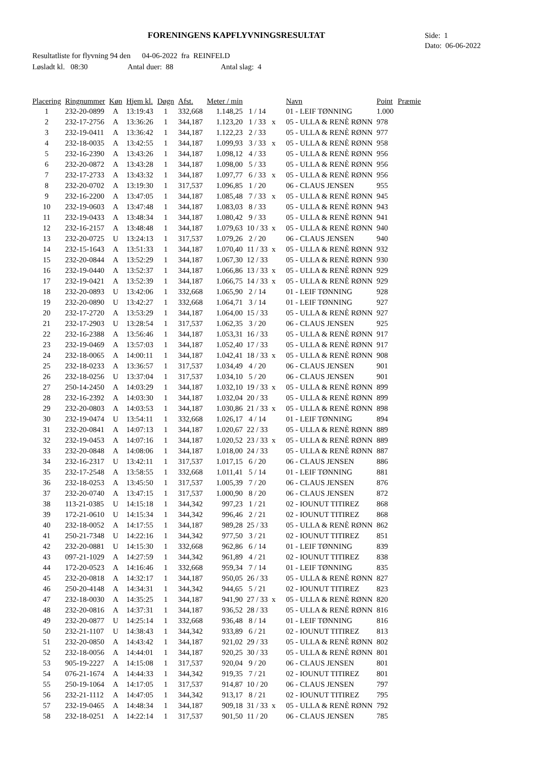FORENINGENS KAPFLYVNINGSRESULTAT
Side: 1
Dato: 06-06-2022
Resultatliste for flyvning 94 den 04-06-2022 fra REINFELD
Løsladt kl. 08:30 Antal duer: 88 Antal slag: 4
| Placering | Ringnummer | Køn | Hjem kl. | Døgn | Afst. | Meter / min | | | Navn | Point | Præmie |
| --- | --- | --- | --- | --- | --- | --- | --- | --- | --- | --- | --- |
| 1 | 232-20-0899 | A | 13:19:43 | 1 | 332,668 | 1.148,25 | 1 / 14 | | 01 - LEIF TØNNING | 1.000 | |
| 2 | 232-17-2756 | A | 13:36:26 | 1 | 344,187 | 1.123,20 | 1 / 33 | x | 05 - ULLA & RENÈ RØNN | 978 | |
| 3 | 232-19-0411 | A | 13:36:42 | 1 | 344,187 | 1.122,23 | 2 / 33 | | 05 - ULLA & RENÈ RØNN | 977 | |
| 4 | 232-18-0035 | A | 13:42:55 | 1 | 344,187 | 1.099,93 | 3 / 33 | x | 05 - ULLA & RENÈ RØNN | 958 | |
| 5 | 232-16-2390 | A | 13:43:26 | 1 | 344,187 | 1.098,12 | 4 / 33 | | 05 - ULLA & RENÈ RØNN | 956 | |
| 6 | 232-20-0872 | A | 13:43:28 | 1 | 344,187 | 1.098,00 | 5 / 33 | | 05 - ULLA & RENÈ RØNN | 956 | |
| 7 | 232-17-2733 | A | 13:43:32 | 1 | 344,187 | 1.097,77 | 6 / 33 | x | 05 - ULLA & RENÈ RØNN | 956 | |
| 8 | 232-20-0702 | A | 13:19:30 | 1 | 317,537 | 1.096,85 | 1 / 20 | | 06 - CLAUS JENSEN | 955 | |
| 9 | 232-16-2200 | A | 13:47:05 | 1 | 344,187 | 1.085,48 | 7 / 33 | x | 05 - ULLA & RENÈ RØNN | 945 | |
| 10 | 232-19-0603 | A | 13:47:48 | 1 | 344,187 | 1.083,03 | 8 / 33 | | 05 - ULLA & RENÈ RØNN | 943 | |
| 11 | 232-19-0433 | A | 13:48:34 | 1 | 344,187 | 1.080,42 | 9 / 33 | | 05 - ULLA & RENÈ RØNN | 941 | |
| 12 | 232-16-2157 | A | 13:48:48 | 1 | 344,187 | 1.079,63 | 10 / 33 | x | 05 - ULLA & RENÈ RØNN | 940 | |
| 13 | 232-20-0725 | U | 13:24:13 | 1 | 317,537 | 1.079,26 | 2 / 20 | | 06 - CLAUS JENSEN | 940 | |
| 14 | 232-15-1643 | A | 13:51:33 | 1 | 344,187 | 1.070,40 | 11 / 33 | x | 05 - ULLA & RENÈ RØNN | 932 | |
| 15 | 232-20-0844 | A | 13:52:29 | 1 | 344,187 | 1.067,30 | 12 / 33 | | 05 - ULLA & RENÈ RØNN | 930 | |
| 16 | 232-19-0440 | A | 13:52:37 | 1 | 344,187 | 1.066,86 | 13 / 33 | x | 05 - ULLA & RENÈ RØNN | 929 | |
| 17 | 232-19-0421 | A | 13:52:39 | 1 | 344,187 | 1.066,75 | 14 / 33 | x | 05 - ULLA & RENÈ RØNN | 929 | |
| 18 | 232-20-0893 | U | 13:42:06 | 1 | 332,668 | 1.065,90 | 2 / 14 | | 01 - LEIF TØNNING | 928 | |
| 19 | 232-20-0890 | U | 13:42:27 | 1 | 332,668 | 1.064,71 | 3 / 14 | | 01 - LEIF TØNNING | 927 | |
| 20 | 232-17-2720 | A | 13:53:29 | 1 | 344,187 | 1.064,00 | 15 / 33 | | 05 - ULLA & RENÈ RØNN | 927 | |
| 21 | 232-17-2903 | U | 13:28:54 | 1 | 317,537 | 1.062,35 | 3 / 20 | | 06 - CLAUS JENSEN | 925 | |
| 22 | 232-16-2388 | A | 13:56:46 | 1 | 344,187 | 1.053,31 | 16 / 33 | | 05 - ULLA & RENÈ RØNN | 917 | |
| 23 | 232-19-0469 | A | 13:57:03 | 1 | 344,187 | 1.052,40 | 17 / 33 | | 05 - ULLA & RENÈ RØNN | 917 | |
| 24 | 232-18-0065 | A | 14:00:11 | 1 | 344,187 | 1.042,41 | 18 / 33 | x | 05 - ULLA & RENÈ RØNN | 908 | |
| 25 | 232-18-0233 | A | 13:36:57 | 1 | 317,537 | 1.034,49 | 4 / 20 | | 06 - CLAUS JENSEN | 901 | |
| 26 | 232-18-0256 | U | 13:37:04 | 1 | 317,537 | 1.034,10 | 5 / 20 | | 06 - CLAUS JENSEN | 901 | |
| 27 | 250-14-2450 | A | 14:03:29 | 1 | 344,187 | 1.032,10 | 19 / 33 | x | 05 - ULLA & RENÈ RØNN | 899 | |
| 28 | 232-16-2392 | A | 14:03:30 | 1 | 344,187 | 1.032,04 | 20 / 33 | | 05 - ULLA & RENÈ RØNN | 899 | |
| 29 | 232-20-0803 | A | 14:03:53 | 1 | 344,187 | 1.030,86 | 21 / 33 | x | 05 - ULLA & RENÈ RØNN | 898 | |
| 30 | 232-19-0474 | U | 13:54:11 | 1 | 332,668 | 1.026,17 | 4 / 14 | | 01 - LEIF TØNNING | 894 | |
| 31 | 232-20-0841 | A | 14:07:13 | 1 | 344,187 | 1.020,67 | 22 / 33 | | 05 - ULLA & RENÈ RØNN | 889 | |
| 32 | 232-19-0453 | A | 14:07:16 | 1 | 344,187 | 1.020,52 | 23 / 33 | x | 05 - ULLA & RENÈ RØNN | 889 | |
| 33 | 232-20-0848 | A | 14:08:06 | 1 | 344,187 | 1.018,00 | 24 / 33 | | 05 - ULLA & RENÈ RØNN | 887 | |
| 34 | 232-16-2317 | U | 13:42:11 | 1 | 317,537 | 1.017,15 | 6 / 20 | | 06 - CLAUS JENSEN | 886 | |
| 35 | 232-17-2548 | A | 13:58:55 | 1 | 332,668 | 1.011,41 | 5 / 14 | | 01 - LEIF TØNNING | 881 | |
| 36 | 232-18-0253 | A | 13:45:50 | 1 | 317,537 | 1.005,39 | 7 / 20 | | 06 - CLAUS JENSEN | 876 | |
| 37 | 232-20-0740 | A | 13:47:15 | 1 | 317,537 | 1.000,90 | 8 / 20 | | 06 - CLAUS JENSEN | 872 | |
| 38 | 113-21-0385 | U | 14:15:18 | 1 | 344,342 | 997,23 | 1 / 21 | | 02 - IOUNUT TITIREZ | 868 | |
| 39 | 172-21-0610 | U | 14:15:34 | 1 | 344,342 | 996,46 | 2 / 21 | | 02 - IOUNUT TITIREZ | 868 | |
| 40 | 232-18-0052 | A | 14:17:55 | 1 | 344,187 | 989,28 | 25 / 33 | | 05 - ULLA & RENÈ RØNN | 862 | |
| 41 | 250-21-7348 | U | 14:22:16 | 1 | 344,342 | 977,50 | 3 / 21 | | 02 - IOUNUT TITIREZ | 851 | |
| 42 | 232-20-0881 | U | 14:15:30 | 1 | 332,668 | 962,86 | 6 / 14 | | 01 - LEIF TØNNING | 839 | |
| 43 | 097-21-1029 | A | 14:27:59 | 1 | 344,342 | 961,89 | 4 / 21 | | 02 - IOUNUT TITIREZ | 838 | |
| 44 | 172-20-0523 | A | 14:16:46 | 1 | 332,668 | 959,34 | 7 / 14 | | 01 - LEIF TØNNING | 835 | |
| 45 | 232-20-0818 | A | 14:32:17 | 1 | 344,187 | 950,05 | 26 / 33 | | 05 - ULLA & RENÈ RØNN | 827 | |
| 46 | 250-20-4148 | A | 14:34:31 | 1 | 344,342 | 944,65 | 5 / 21 | | 02 - IOUNUT TITIREZ | 823 | |
| 47 | 232-18-0030 | A | 14:35:25 | 1 | 344,187 | 941,90 | 27 / 33 | x | 05 - ULLA & RENÈ RØNN | 820 | |
| 48 | 232-20-0816 | A | 14:37:31 | 1 | 344,187 | 936,52 | 28 / 33 | | 05 - ULLA & RENÈ RØNN | 816 | |
| 49 | 232-20-0877 | U | 14:25:14 | 1 | 332,668 | 936,48 | 8 / 14 | | 01 - LEIF TØNNING | 816 | |
| 50 | 232-21-1107 | U | 14:38:43 | 1 | 344,342 | 933,89 | 6 / 21 | | 02 - IOUNUT TITIREZ | 813 | |
| 51 | 232-20-0850 | A | 14:43:42 | 1 | 344,187 | 921,02 | 29 / 33 | | 05 - ULLA & RENÈ RØNN | 802 | |
| 52 | 232-18-0056 | A | 14:44:01 | 1 | 344,187 | 920,25 | 30 / 33 | | 05 - ULLA & RENÈ RØNN | 801 | |
| 53 | 905-19-2227 | A | 14:15:08 | 1 | 317,537 | 920,04 | 9 / 20 | | 06 - CLAUS JENSEN | 801 | |
| 54 | 076-21-1674 | A | 14:44:33 | 1 | 344,342 | 919,35 | 7 / 21 | | 02 - IOUNUT TITIREZ | 801 | |
| 55 | 250-19-1064 | A | 14:17:05 | 1 | 317,537 | 914,87 | 10 / 20 | | 06 - CLAUS JENSEN | 797 | |
| 56 | 232-21-1112 | A | 14:47:05 | 1 | 344,342 | 913,17 | 8 / 21 | | 02 - IOUNUT TITIREZ | 795 | |
| 57 | 232-19-0465 | A | 14:48:34 | 1 | 344,187 | 909,18 | 31 / 33 | x | 05 - ULLA & RENÈ RØNN | 792 | |
| 58 | 232-18-0251 | A | 14:22:14 | 1 | 317,537 | 901,50 | 11 / 20 | | 06 - CLAUS JENSEN | 785 | |